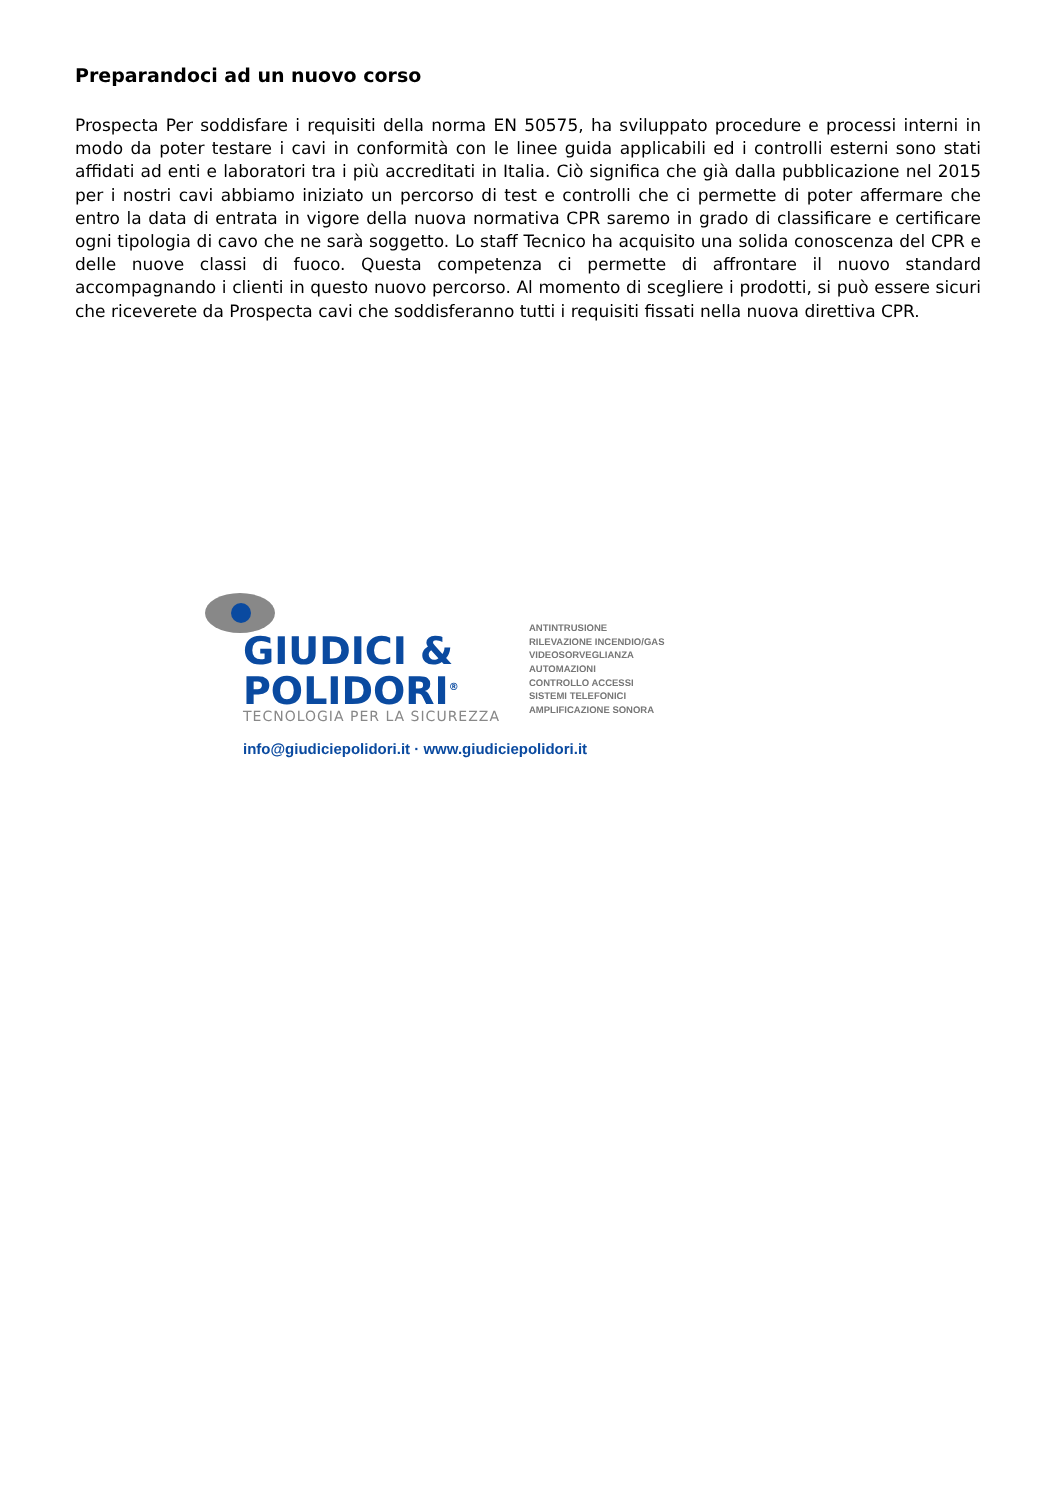Preparandoci ad un nuovo corso
Prospecta Per soddisfare i requisiti della norma EN 50575, ha sviluppato procedure e processi interni in modo da poter testare i cavi in conformità con le linee guida applicabili ed i controlli esterni sono stati affidati ad enti e laboratori tra i più accreditati in Italia. Ciò significa che già dalla pubblicazione nel 2015 per i nostri cavi abbiamo iniziato un percorso di test e controlli che ci permette di poter affermare che entro la data di entrata in vigore della nuova normativa CPR saremo in grado di classificare e certificare ogni tipologia di cavo che ne sarà soggetto. Lo staff Tecnico ha acquisito una solida conoscenza del CPR e delle nuove classi di fuoco. Questa competenza ci permette di affrontare il nuovo standard accompagnando i clienti in questo nuovo percorso. Al momento di scegliere i prodotti, si può essere sicuri che riceverete da Prospecta cavi che soddisferanno tutti i requisiti fissati nella nuova direttiva CPR.
GIUDICI &
POLIDORI<sup>®</sup>
TECNOLOGIA PER LA SICUREZZA
ANTINTRUSIONE
RILEVAZIONE INCENDIO/GAS
VIDEOSORVEGLIANZA
AUTOMAZIONI
CONTROLLO ACCESSI
SISTEMI TELEFONICI
AMPLIFICAZIONE SONORA
info@giudiciepolidori.it · www.giudiciepolidori.it